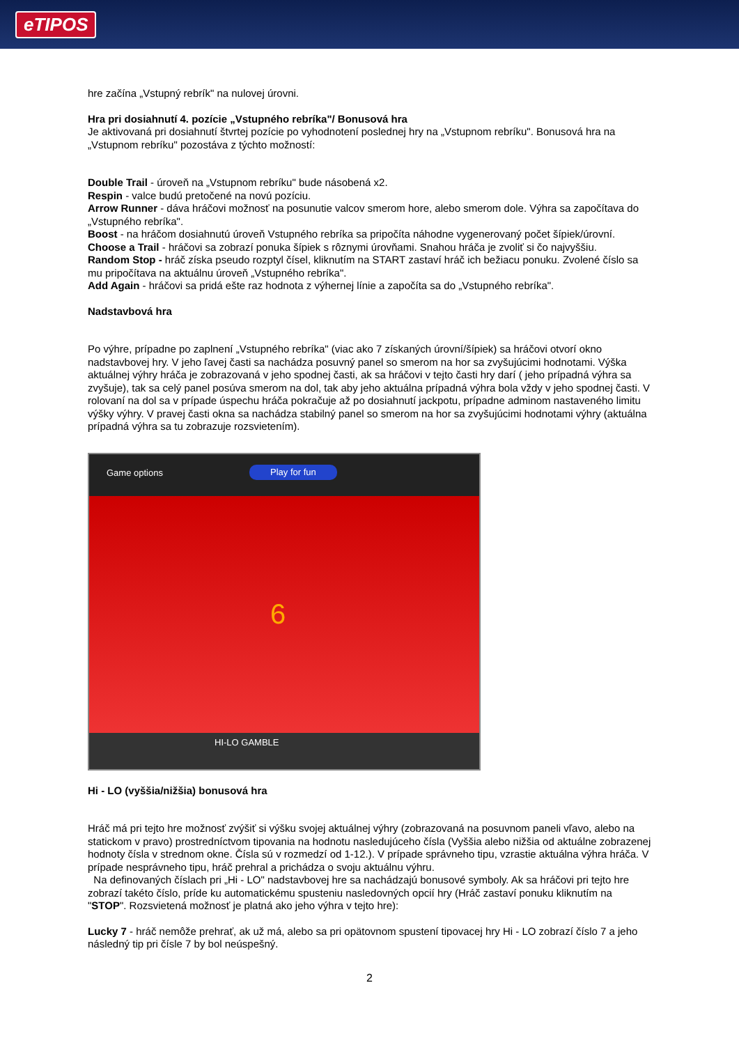eTIPOS
hre začína „Vstupný rebrík" na nulovej úrovni.
Hra pri dosiahnutí 4. pozície „Vstupného rebríka"/ Bonusová hra
Je aktivovaná pri dosiahnutí štvrtej pozície po vyhodnotení poslednej hry na „Vstupnom rebríku". Bonusová hra na „Vstupnom rebríku" pozostáva z týchto možností:
Double Trail - úroveň na „Vstupnom rebríku" bude násobená x2.
Respin - valce budú pretočené na novú pozíciu.
Arrow Runner - dáva hráčovi možnosť na posunutie valcov smerom hore, alebo smerom dole. Výhra sa započítava do „Vstupného rebríka".
Boost - na hráčom dosiahnutú úroveň Vstupného rebríka sa pripočíta náhodne vygenerovaný počet šípiek/úrovní.
Choose a Trail - hráčovi sa zobrazí ponuka šípiek s rôznymi úrovňami. Snahou hráča je zvoliť si čo najvyššiu.
Random Stop - hráč získa pseudo rozptyl čísel, kliknutím na START zastaví hráč ich bežiacu ponuku. Zvolené číslo sa mu pripočítava na aktuálnu úroveň „Vstupného rebríka".
Add Again - hráčovi sa pridá ešte raz hodnota z výhernej línie a započíta sa do „Vstupného rebríka".
Nadstavbová hra
Po výhre, prípadne po zaplnení „Vstupného rebríka" (viac ako 7 získaných úrovní/šípiek) sa hráčovi otvorí okno nadstavbovej hry. V jeho ľavej časti sa nachádza posuvný panel so smerom na hor sa zvyšujúcimi hodnotami. Výška aktuálnej výhry hráča je zobrazovaná v jeho spodnej časti, ak sa hráčovi v tejto časti hry darí ( jeho prípadná výhra sa zvyšuje), tak sa celý panel posúva smerom na dol, tak aby jeho aktuálna prípadná výhra bola vždy v jeho spodnej časti. V rolovaní na dol sa v prípade úspechu hráča pokračuje až po dosiahnutí jackpotu, prípadne adminom nastaveného limitu výšky výhry. V pravej časti okna sa nachádza stabilný panel so smerom na hor sa zvyšujúcimi hodnotami výhry (aktuálna prípadná výhra sa tu zobrazuje rozsvietením).
Game options Play for fun
6
HI-LO GAMBLE
Hi - LO (vyššia/nižšia) bonusová hra
Hráč má pri tejto hre možnosť zvýšiť si výšku svojej aktuálnej výhry (zobrazovaná na posuvnom paneli vľavo, alebo na statickom v pravo) prostredníctvom tipovania na hodnotu nasledujúceho čísla (Vyššia alebo nižšia od aktuálne zobrazenej hodnoty čísla v strednom okne. Čísla sú v rozmedzí od 1-12.). V prípade správneho tipu, vzrastie aktuálna výhra hráča. V prípade nesprávneho tipu, hráč prehral a prichádza o svoju aktuálnu výhru.
Na definovaných číslach pri „Hi - LO" nadstavbovej hre sa nachádzajú bonusové symboly. Ak sa hráčovi pri tejto hre zobrazí takéto číslo, príde ku automatickému spusteniu nasledovných opcií hry (Hráč zastaví ponuku kliknutím na "STOP". Rozsvietená možnosť je platná ako jeho výhra v tejto hre):
Lucky 7 - hráč nemôže prehrať, ak už má, alebo sa pri opätovnom spustení tipovacej hry Hi - LO zobrazí číslo 7 a jeho následný tip pri čísle 7 by bol neúspešný.
2